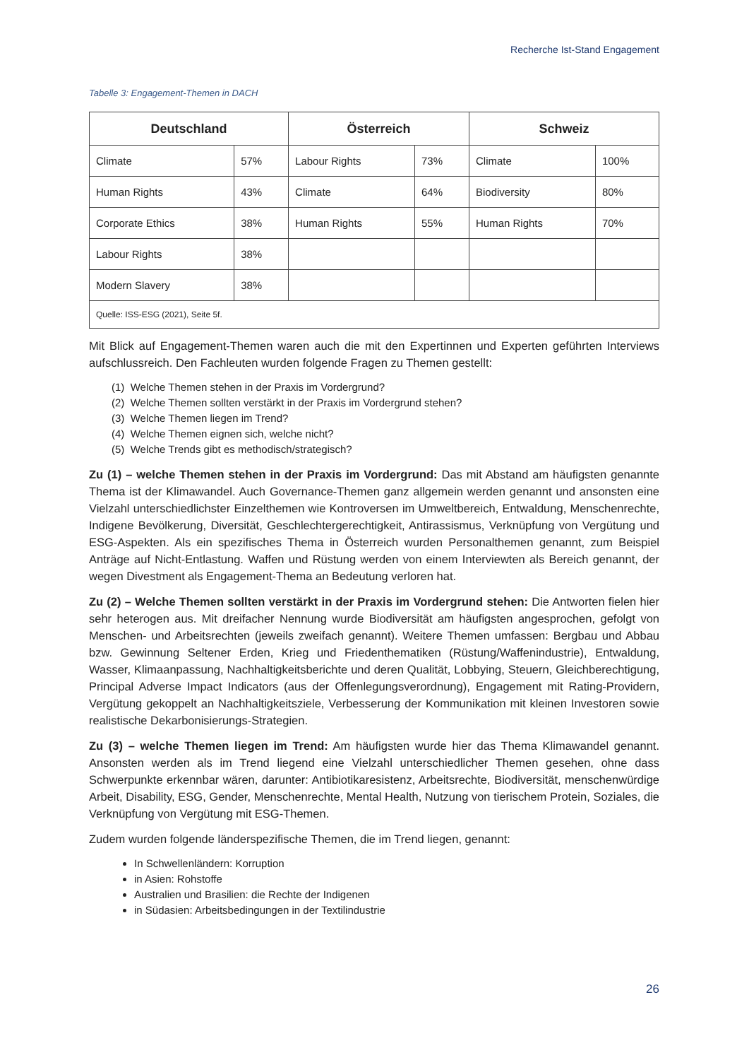Recherche Ist-Stand Engagement
Tabelle 3: Engagement-Themen in DACH
| Deutschland | | Österreich | | Schweiz | |
| --- | --- | --- | --- | --- | --- |
| Climate | 57% | Labour Rights | 73% | Climate | 100% |
| Human Rights | 43% | Climate | 64% | Biodiversity | 80% |
| Corporate Ethics | 38% | Human Rights | 55% | Human Rights | 70% |
| Labour Rights | 38% | | | | |
| Modern Slavery | 38% | | | | |
| Quelle: ISS-ESG (2021), Seite 5f. | | | | | |
Mit Blick auf Engagement-Themen waren auch die mit den Expertinnen und Experten geführten Interviews aufschlussreich. Den Fachleuten wurden folgende Fragen zu Themen gestellt:
(1) Welche Themen stehen in der Praxis im Vordergrund?
(2) Welche Themen sollten verstärkt in der Praxis im Vordergrund stehen?
(3) Welche Themen liegen im Trend?
(4) Welche Themen eignen sich, welche nicht?
(5) Welche Trends gibt es methodisch/strategisch?
Zu (1) – welche Themen stehen in der Praxis im Vordergrund: Das mit Abstand am häufigsten genannte Thema ist der Klimawandel. Auch Governance-Themen ganz allgemein werden genannt und ansonsten eine Vielzahl unterschiedlichster Einzelthemen wie Kontroversen im Umweltbereich, Entwaldung, Menschenrechte, Indigene Bevölkerung, Diversität, Geschlechtergerechtigkeit, Antirassismus, Verknüpfung von Vergütung und ESG-Aspekten. Als ein spezifisches Thema in Österreich wurden Personalthemen genannt, zum Beispiel Anträge auf Nicht-Entlastung. Waffen und Rüstung werden von einem Interviewten als Bereich genannt, der wegen Divestment als Engagement-Thema an Bedeutung verloren hat.
Zu (2) – Welche Themen sollten verstärkt in der Praxis im Vordergrund stehen: Die Antworten fielen hier sehr heterogen aus. Mit dreifacher Nennung wurde Biodiversität am häufigsten angesprochen, gefolgt von Menschen- und Arbeitsrechten (jeweils zweifach genannt). Weitere Themen umfassen: Bergbau und Abbau bzw. Gewinnung Seltener Erden, Krieg und Friedenthematiken (Rüstung/Waffenindustrie), Entwaldung, Wasser, Klimaanpassung, Nachhaltigkeitsberichte und deren Qualität, Lobbying, Steuern, Gleichberechtigung, Principal Adverse Impact Indicators (aus der Offenlegungsverordnung), Engagement mit Rating-Providern, Vergütung gekoppelt an Nachhaltigkeitsziele, Verbesserung der Kommunikation mit kleinen Investoren sowie realistische Dekarbonisierungs-Strategien.
Zu (3) – welche Themen liegen im Trend: Am häufigsten wurde hier das Thema Klimawandel genannt. Ansonsten werden als im Trend liegend eine Vielzahl unterschiedlicher Themen gesehen, ohne dass Schwerpunkte erkennbar wären, darunter: Antibiotikaresistenz, Arbeitsrechte, Biodiversität, menschenwürdige Arbeit, Disability, ESG, Gender, Menschenrechte, Mental Health, Nutzung von tierischem Protein, Soziales, die Verknüpfung von Vergütung mit ESG-Themen.
Zudem wurden folgende länderspezifische Themen, die im Trend liegen, genannt:
In Schwellenländern: Korruption
in Asien: Rohstoffe
Australien und Brasilien: die Rechte der Indigenen
in Südasien: Arbeitsbedingungen in der Textilindustrie
26